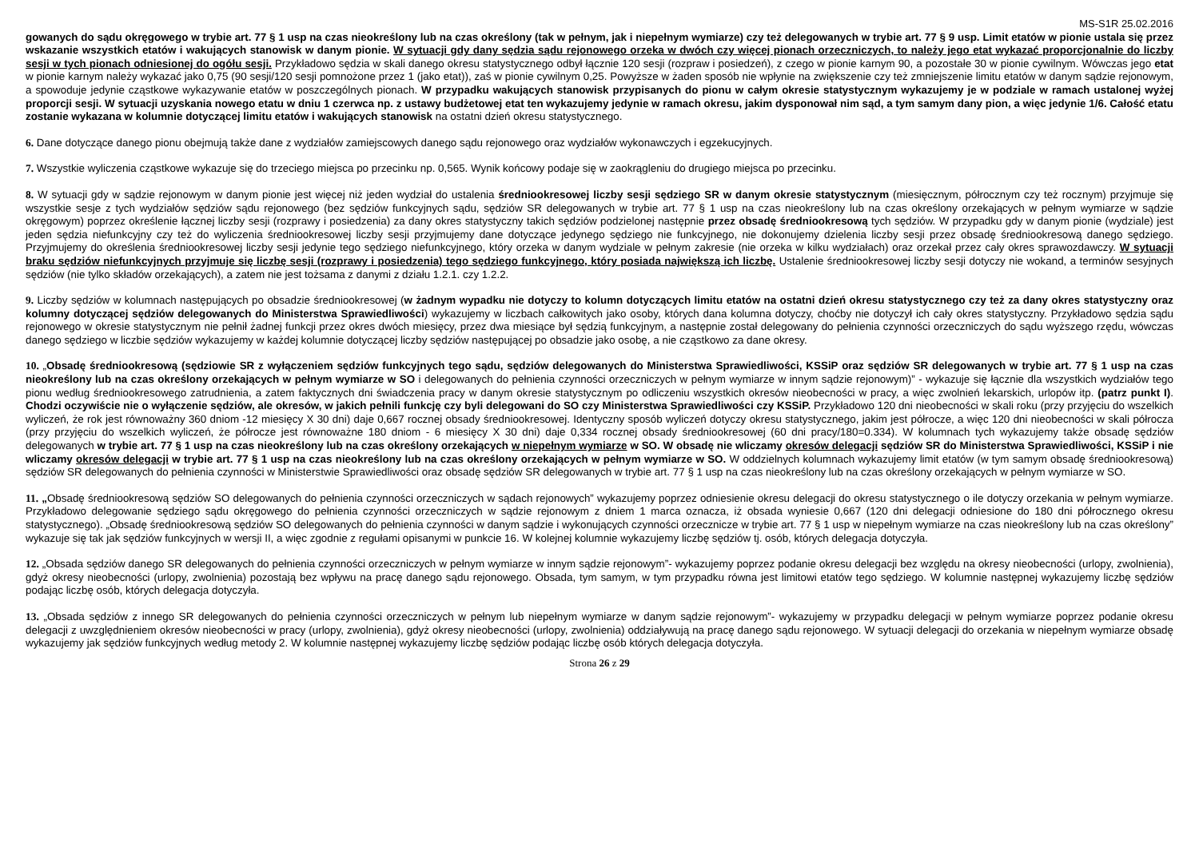MS-S1R 25.02.2016
gowanych do sądu okręgowego w trybie art. 77 § 1 usp na czas nieokreślony lub na czas określony (tak w pełnym, jak i niepełnym wymiarze) czy też delegowanych w trybie art. 77 § 9 usp. Limit etatów w pionie ustala się przez wskazanie wszystkich etatów i wakujących stanowisk w danym pionie. W sytuacji gdy dany sędzia sądu rejonowego orzeka w dwóch czy więcej pionach orzeczniczych, to należy jego etat wykazać proporcjonalnie do liczby sesji w tych pionach odniesionej do ogółu sesji. Przykładowo sędzia w skali danego okresu statystycznego odbył łącznie 120 sesji (rozpraw i posiedzeń), z czego w pionie karnym 90, a pozostałe 30 w pionie cywilnym. Wówczas jego etat w pionie karnym należy wykazać jako 0,75 (90 sesji/120 sesji pomnożone przez 1 (jako etat)), zaś w pionie cywilnym 0,25. Powyższe w żaden sposób nie wpłynie na zwiększenie czy też zmniejszenie limitu etatów w danym sądzie rejonowym, a spowoduje jedynie cząstkowe wykazywanie etatów w poszczególnych pionach. W przypadku wakujących stanowisk przypisanych do pionu w całym okresie statystycznym wykazujemy je w podziale w ramach ustalonej wyżej proporcji sesji. W sytuacji uzyskania nowego etatu w dniu 1 czerwca np. z ustawy budżetowej etat ten wykazujemy jedynie w ramach okresu, jakim dysponował nim sąd, a tym samym dany pion, a więc jedynie 1/6. Całość etatu zostanie wykazana w kolumnie dotyczącej limitu etatów i wakujących stanowisk na ostatni dzień okresu statystycznego.
6. Dane dotyczące danego pionu obejmują także dane z wydziałów zamiejscowych danego sądu rejonowego oraz wydziałów wykonawczych i egzekucyjnych.
7. Wszystkie wyliczenia cząstkowe wykazuje się do trzeciego miejsca po przecinku np. 0,565. Wynik końcowy podaje się w zaokrągleniu do drugiego miejsca po przecinku.
8. W sytuacji gdy w sądzie rejonowym w danym pionie jest więcej niż jeden wydział do ustalenia średniookresowej liczby sesji sędziego SR w danym okresie statystycznym (miesięcznym, półrocznym czy też rocznym) przyjmuje się wszystkie sesje z tych wydziałów sędziów sądu rejonowego (bez sędziów funkcyjnych sądu, sędziów SR delegowanych w trybie art. 77 § 1 usp na czas nieokreślony lub na czas określony orzekających w pełnym wymiarze w sądzie okręgowym) poprzez określenie łącznej liczby sesji (rozprawy i posiedzenia) za dany okres statystyczny takich sędziów podzielonej następnie przez obsadę średniookresową tych sędziów. W przypadku gdy w danym pionie (wydziale) jest jeden sędzia niefunkcyjny czy też do wyliczenia średniookresowej liczby sesji przyjmujemy dane dotyczące jedynego sędziego nie funkcyjnego, nie dokonujemy dzielenia liczby sesji przez obsadę średniookresową danego sędziego. Przyjmujemy do określenia średniookresowej liczby sesji jedynie tego sędziego niefunkcyjnego, który orzeka w danym wydziale w pełnym zakresie (nie orzeka w kilku wydziałach) oraz orzekał przez cały okres sprawozdawczy. W sytuacji braku sędziów niefunkcyjnych przyjmuje się liczbę sesji (rozprawy i posiedzenia) tego sędziego funkcyjnego, który posiada największą ich liczbę. Ustalenie średniookresowej liczby sesji dotyczy nie wokand, a terminów sesyjnych sędziów (nie tylko składów orzekających), a zatem nie jest tożsama z danymi z działu 1.2.1. czy 1.2.2.
9. Liczby sędziów w kolumnach następujących po obsadzie średniookresowej (w żadnym wypadku nie dotyczy to kolumn dotyczących limitu etatów na ostatni dzień okresu statystycznego czy też za dany okres statystyczny oraz kolumny dotyczącej sędziów delegowanych do Ministerstwa Sprawiedliwości) wykazujemy w liczbach całkowitych jako osoby, których dana kolumna dotyczy, choćby nie dotyczył ich cały okres statystyczny. Przykładowo sędzia sądu rejonowego w okresie statystycznym nie pełnił żadnej funkcji przez okres dwóch miesięcy, przez dwa miesiące był sędzią funkcyjnym, a następnie został delegowany do pełnienia czynności orzeczniczych do sądu wyższego rzędu, wówczas danego sędziego w liczbie sędziów wykazujemy w każdej kolumnie dotyczącej liczby sędziów następującej po obsadzie jako osobę, a nie cząstkowo za dane okresy.
10. „Obsadę średniookresową (sędziowie SR z wyłączeniem sędziów funkcyjnych tego sądu, sędziów delegowanych do Ministerstwa Sprawiedliwości, KSSiP oraz sędziów SR delegowanych w trybie art. 77 § 1 usp na czas nieokreślony lub na czas określony orzekających w pełnym wymiarze w SO i delegowanych do pełnienia czynności orzeczniczych w pełnym wymiarze w innym sądzie rejonowym)” - wykazuje się łącznie dla wszystkich wydziałów tego pionu według średniookresowego zatrudnienia, a zatem faktycznych dni świadczenia pracy w danym okresie statystycznym po odliczeniu wszystkich okresów nieobecności w pracy, a więc zwolnień lekarskich, urlopów itp. (patrz punkt I). Chodzi oczywiście nie o wyłączenie sędziów, ale okresów, w jakich pełnili funkcję czy byli delegowani do SO czy Ministerstwa Sprawiedliwości czy KSSiP. Przykładowo 120 dni nieobecności w skali roku (przy przyjęciu do wszelkich wyliczeń, że rok jest równoważny 360 dniom -12 miesięcy X 30 dni) daje 0,667 rocznej obsady średniookresowej. Identyczny sposób wyliczeń dotyczy okresu statystycznego, jakim jest półrocze, a więc 120 dni nieobecności w skali półrocza (przy przyjęciu do wszelkich wyliczeń, że półrocze jest równoważne 180 dniom - 6 miesięcy X 30 dni) daje 0,334 rocznej obsady średniookresowej (60 dni pracy/180=0.334). W kolumnach tych wykazujemy także obsadę sędziów delegowanych w trybie art. 77 § 1 usp na czas nieokreślony lub na czas określony orzekających w niepełnym wymiarze w SO. W obsadę nie wliczamy okresów delegacji sędziów SR do Ministerstwa Sprawiedliwości, KSSiP i nie wliczamy okresów delegacji w trybie art. 77 § 1 usp na czas nieokreślony lub na czas określony orzekających w pełnym wymiarze w SO. W oddzielnych kolumnach wykazujemy limit etatów (w tym samym obsadę średniookresową) sędziów SR delegowanych do pełnienia czynności w Ministerstwie Sprawiedliwości oraz obsadę sędziów SR delegowanych w trybie art. 77 § 1 usp na czas nieokreślony lub na czas określony orzekających w pełnym wymiarze w SO.
11. „Obsadę średniookresową sędziów SO delegowanych do pełnienia czynności orzeczniczych w sądach rejonowych” wykazujemy poprzez odniesienie okresu delegacji do okresu statystycznego o ile dotyczy orzekania w pełnym wymiarze. Przykładowo delegowanie sędziego sądu okręgowego do pełnienia czynności orzeczniczych w sądzie rejonowym z dniem 1 marca oznacza, iż obsada wyniesie 0,667 (120 dni delegacji odniesione do 180 dni półrocznego okresu statystycznego). „Obsadę średniookresową sędziów SO delegowanych do pełnienia czynności w danym sądzie i wykonujących czynności orzecznicze w trybie art. 77 § 1 usp w niepełnym wymiarze na czas nieokreślony lub na czas określony” wykazuje się tak jak sędziów funkcyjnych w wersji II, a więc zgodnie z regułami opisanymi w punkcie 16. W kolejnej kolumnie wykazujemy liczbę sędziów tj. osób, których delegacja dotyczyła.
12. „Obsada sędziów danego SR delegowanych do pełnienia czynności orzeczniczych w pełnym wymiarze w innym sądzie rejonowym”- wykazujemy poprzez podanie okresu delegacji bez względu na okresy nieobecności (urlopy, zwolnienia), gdyż okresy nieobecności (urlopy, zwolnienia) pozostają bez wpływu na pracę danego sądu rejonowego. Obsada, tym samym, w tym przypadku równa jest limitowi etatów tego sędziego. W kolumnie następnej wykazujemy liczbę sędziów podając liczbę osób, których delegacja dotyczyła.
13. „Obsada sędziów z innego SR delegowanych do pełnienia czynności orzeczniczych w pełnym lub niepełnym wymiarze w danym sądzie rejonowym”- wykazujemy w przypadku delegacji w pełnym wymiarze poprzez podanie okresu delegacji z uwzględnieniem okresów nieobecności w pracy (urlopy, zwolnienia), gdyż okresy nieobecności (urlopy, zwolnienia) oddziaływują na pracę danego sądu rejonowego. W sytuacji delegacji do orzekania w niepełnym wymiarze obsadę wykazujemy jak sędziów funkcyjnych według metody 2. W kolumnie następnej wykazujemy liczbę sędziów podając liczbę osób których delegacja dotyczyła.
Strona 26 z 29